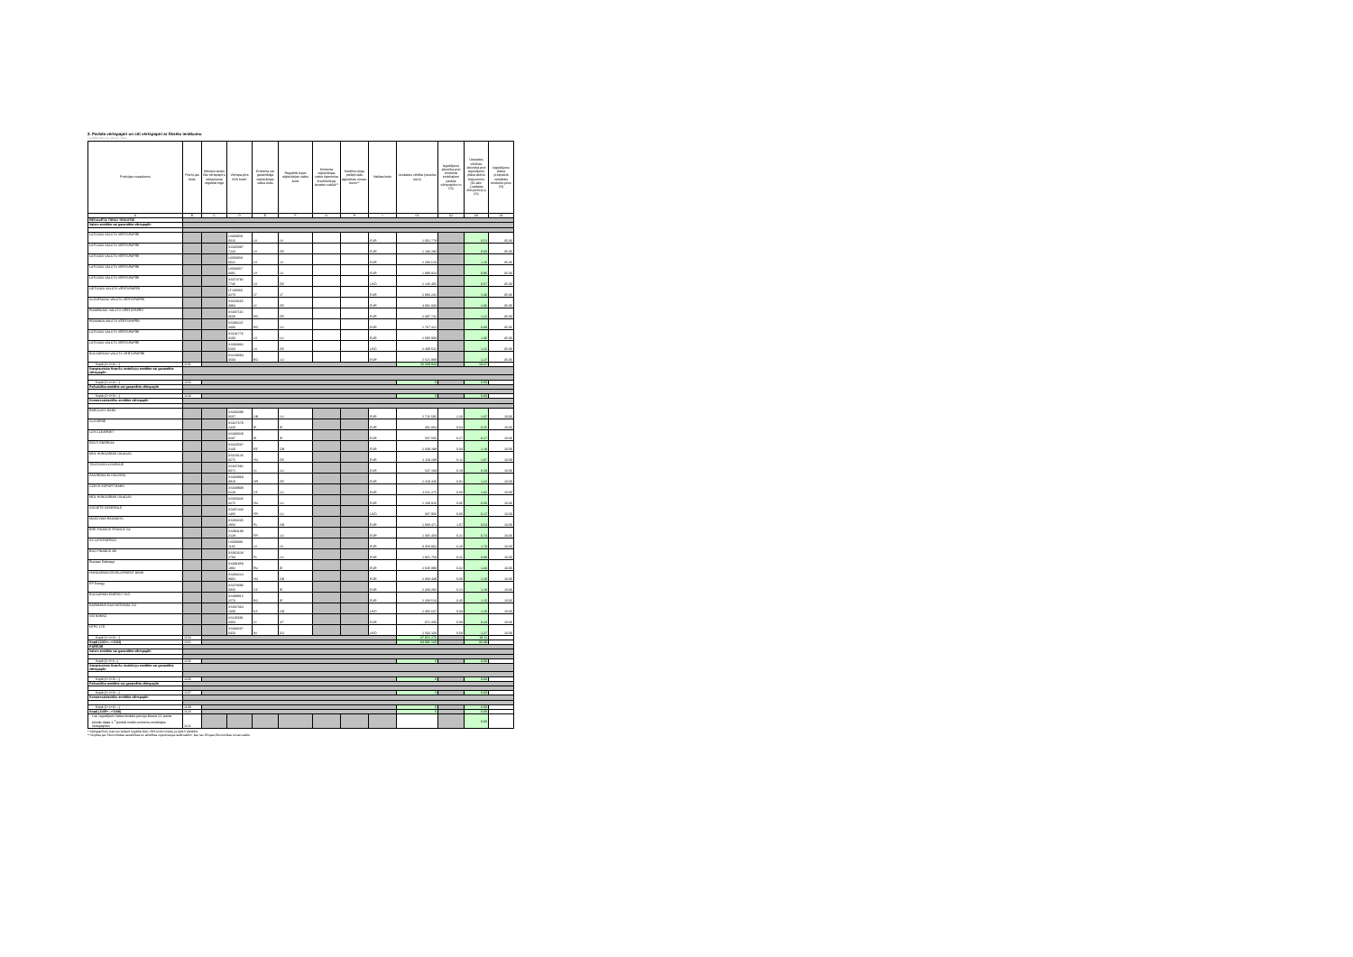2. Parāda vērtspapīri un citi vērtspapīri ar fiksētu ienākumu
Citadele Aktīvais pensiju plāns
| Pozīcijas nosaukums | Pozīci-jas kods | Mēnešu skaits līdz vērtspapīru iekļaušanai regulētā tirgū | Vērtspa-pīra ISIN kods* | Emitenta vai garantētāja reģistrācijas valsts kods | Regulētā tirgus reģistrācijas valsts kods | Emitenta reģistrācijas valsts ilgtermiņa kredītreitings ārvalstu valūtā** | Kredītrei-tingu piešķīrušās aģentūras nosau-kums** | Valūtas kods | Uzskaites vērtība (veselos euro) | Ieguldījumu attiecība pret emitenta emitētajiem parāda vērtspapīrie m (%) | Uzskaites vērtības attiecība pret ieguldījumu plāna aktīvu kopsummu (01.aile: 1.sadaļas 400.pozīcij u) (%) | Ieguldījumu plāna prospektā noteiktais ierobežo-jums (%) |
| --- | --- | --- | --- | --- | --- | --- | --- | --- | --- | --- | --- | --- |
| A | B | C | D | E | F | G | H | I | 01 | 02 | 03 | 04 |
| REGULĒTĀ TIRGŪ TIRGOTIE | | | | | | | | | | | | |
| Valsts emitētie vai garantētie vērtspapīri | | | | | | | | | | | | |
| LATVIJAS VALSTS VĒRTSPAPĪRI | | | LV000059 0016 | LV | LV | | | EUR | 1 001 778 | | 0.51 | 35.00 |
| LATVIJAS VALSTS VĒRTSPAPĪRI | | | XS035097 7244 | LV | DE | | | EUR | 1 193 293 | | 0.60 | 35.00 |
| LATVIJAS VALSTS VĒRTSPAPĪRI | | | LV000058 0041 | LV | LV | | | EUR | 2 290 618 | | 1.16 | 35.00 |
| LATVIJAS VALSTS VĒRTSPAPĪRI | | | LV000057 0091 | LV | LV | | | EUR | 1 899 924 | | 0.96 | 35.00 |
| LATVIJAS VALSTS VĒRTSPAPĪRI | | | XS074792 7746 | LV | DE | | | USD | 1 126 465 | | 0.57 | 35.00 |
| LIETUVAS VALSTS VĒRTSPAPĪRI | | | LT100060 0270 | LT | LT | | | EUR | 2 894 242 | | 1.46 | 35.00 |
| SLOVĒNIJAS VALSTS VĒRTSPAPĪRI | | | XS029265 3994 | SI | DE | | | EUR | 4 081 033 | | 2.06 | 35.00 |
| RUMĀNIJAS VALSTS VĒRTSPAPĪRI | | | XS037116 3600 | RO | DE | | | EUR | 2 387 741 | | 1.21 | 35.00 |
| ROMANIA VALSTS VĒRTSPAPĪRI | | | XS085247 4336 | RO | LU | | | EUR | 1 767 412 | | 0.89 | 35.00 |
| LATVIJAS VALSTS VĒRTSPAPĪRI | | | XS101776 3100 | LV | LU | | | EUR | 2 695 908 | | 1.36 | 35.00 |
| LATVIJAS VALSTS VĒRTSPAPĪRI | | | XS063832 6263 | LV | DE | | | USD | 2 409 522 | | 1.22 | 35.00 |
| BULGĀRIJAS VALSTS VĒRTSPAPĪRI | | | XS108384 4503 | BG | LU | | | EUR | 2 521 908 | | 1.27 | 35.00 |
| Kopā (1+2+3+...) | 1101 | | | | | | | | 26 269 844 | | 13.27 | |
| Starptautisko finanšu institūciju emitētie vai garantētie vērtspapīri | | | | | | | | | | | | |
| Kopā (1+2+3+...) | 1102 | | | | | | | | 0 | | 0.00 | |
| Pašvaldību emitētie vai garantētie vērtspapīri | | | | | | | | | | | | |
| Kopā (1+2+3+...) | 1103 | | | | | | | | 0 | | 0.00 | |
| Komercsabiedrību emitētie vērtspapīri | | | | | | | | | | | | |
| BARCLAYS BANK | | | XS036398 0607 | GB | LU | | | EUR | 2 715 595 | 2.20 | 1.37 | 10.00 |
| CLOVERIE | | | XS027679 2420 | IE | IE | | | EUR | 491 004 | 0.04 | 0.25 | 10.00 |
| LCH.CLEARNET | | | XS030029 8287 | IE | IE | | | EUR | 537 566 | 0.27 | 0.27 | 10.00 |
| EESTI ENERGIA | | | XS023537 2140 | EE | GB | | | EUR | 2 349 298 | 0.34 | 1.19 | 10.00 |
| MOL HUNGARIAN OIL&GAS | | | XS023126 4275 | HU | DE | | | EUR | 2 118 238 | 0.11 | 1.07 | 10.00 |
| TELECOM SLOVENIJE | | | XS047392 8371 | SI | LU | | | EUR | 547 169 | 0.18 | 0.28 | 10.00 |
| ZAGREBACKI HOLDING | | | XS030968 8918 | HR | DE | | | EUR | 2 419 440 | 0.81 | 1.22 | 10.00 |
| CZECH EXPORT BANK | | | XS049938 0128 | CZ | LU | | | EUR | 2 011 275 | 0.00 | 1.02 | 10.00 |
| MOL HUNGARIAN OIL&GAS | | | XS050345 3275 | HU | LU | | | EUR | 1 108 816 | 0.06 | 0.56 | 10.00 |
| SOCIETE GENERALE | | | XS057443 1465 | FR | LU | | | USD | 337 956 | 0.00 | 0.17 | 10.00 |
| MAZOVIAN RAILWAYS | | | XS060235 2956 | PL | GB | | | EUR | 1 068 471 | 1.07 | 0.54 | 10.00 |
| BRE FINANCE FRANCE SA | | | XS084188 2128 | FR | LU | | | EUR | 1 465 458 | 0.21 | 0.74 | 10.00 |
| AS LATVENERGO | | | LV000080 1165 | LV | LV | | | EUR | 3 358 932 | 3.20 | 1.70 | 10.00 |
| BOS FINANCE AB | | | XS062628 2783 | PL | LU | | | EUR | 1 931 759 | 0.42 | 0.98 | 10.00 |
| Russian Railways | | | XS091958 1982 | RU | IE | | | EUR | 2 645 988 | 0.02 | 1.34 | 10.00 |
| HUNGARIAN DEVELOPMENT BANK | | | XS063224 8802 | HU | GB | | | EUR | 2 368 439 | 0.00 | 1.20 | 10.00 |
| EP Energy | | | XS078393 3350 | CZ | IE | | | EUR | 2 333 292 | 0.21 | 1.18 | 10.00 |
| BULGARIAN ENERGY HLD | | | XS098915 2573 | BG | IE | | | EUR | 2 269 510 | 0.45 | 1.15 | 10.00 |
| KAZMUNAYGAS NATIONAL CO | | | XS037364 1009 | KZ | GB | | | USD | 2 366 637 | 0.03 | 1.20 | 10.00 |
| SID BANKA | | | XS105681 3303 | SI | AT | | | EUR | 872 330 | 0.09 | 0.44 | 10.00 |
| NTPC LTD | | | XS083567 6353 | IN | SG | | | USD | 2 504 103 | 0.68 | 1.27 | 10.00 |
| Kopā (1+2+3+...) | 1104 | | | | | | | | 37 821 276 | | 19.11 | |
| Kopā (1101+...+1104) | 1110 | | | | | | | | 64 091 120 | | 32.38 | |
| PĀRĒJIE | | | | | | | | | | | | |
| Valsts emitētie vai garantētie vērtspapīri | | | | | | | | | | | | |
| Kopā (1+2+3...) | 1105 | | | | | | | | 0 | | 0.00 | |
| Starptautisko finanšu institūciju emitētie vai garantētie vērtspapīri | | | | | | | | | | | | |
| Kopā (1+2+3+...) | 1106 | | | | | | | | 0 | | 0.00 | |
| Pašvaldību emitētie vai garantētie vērtspapīri | | | | | | | | | | | | |
| Kopā (1+2+3+...) | 1107 | | | | | | | | 0 | | 0.00 | |
| Komercsabiedrību emitētie vērtspapīri | | | | | | | | | | | | |
| Kopā (1+2+3+...) | 1108 | | | | | | | | 0 | | 0.00 | |
| Kopā (1105+...+1108) | 1120 | | | | | | | | 0 | | 0.00 | |
| t.sk. ieguldījumi Valsts fondēto pensiju likuma 12. panta pirmās daļas 1.<sup>1</sup> punktā minēto emitentu emitētajos vērtspapīros | 1121 | | | | | | | | | | 0.00 | |
* Vērtspapīriem, kas nav iekļauti regulētā tirgū, ISIN kodu norāda, ja tāds ir piešķirts.
** Aizpilda par Ekonomiskās sadarbības un attīstības organizācijas dalībvalstīm, kas nav Eiropas Ekonomikas zonas valstis.